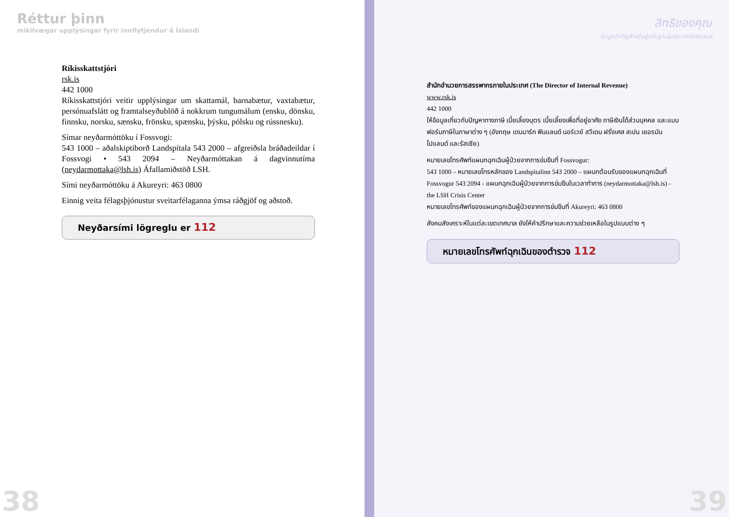Réttur þinn
mikilvægar upplýsingar fyrir innflytjendur á Íslandi
Ríkisskattstjóri
rsk.is
442 1000
Ríkisskattstjóri veitir upplýsingar um skattamál, barnabætur, vaxta­bætur, persónuafslátt og framtalseyðublöð á nokkrum tungumálum (ensku, dönsku, finnsku, norsku, sænsku, frönsku, spænsku, þýsku, pólsku og rússnesku).
Símar neyðarmóttöku í Fossvogi:
543 1000 – aðalskiptiborð Landspítala 543 2000 – afgreiðsla bráða­deildar í Fossvogi • 543 2094 – Neyðarmóttakan á dagvinnutíma (neydarmottaka@lsh.is) Áfallamiðstöð LSH.
Sími neyðarmóttöku á Akureyri: 463 0800
Einnig veita félagsþjónustur sveitarfélaganna ýmsa ráðgjöf og aðstoð.
Neyðarsími lögreglu er 112
38
สิทธิของคุณ
ข้อมูลสำคัญสำหรับผู้ยถิ่นฐานในประเทศไอซ์แลนด์
สำนักอำนวยการสรรพากรภายในประเทศ (The Director of Internal Revenue)
www.rsk.is
442 1000
ให้ข้อมูลเกี่ยวกับปัญหาทางภาษี เบี้ยเลี้ยงบุตร เบี้ยเลี้ยงเพื่อที่อยู่อาศัย ภาษีเงินได้ส่วนบุคคล และแบบฟอร์มภาษีในภาษาต่าง ๆ (อังกฤษ เดนมาร์ก ฟินแลนด์ นอร์เวย์ สวีเดน ฝรั่งเศส สเปน เยอรมัน โปแลนด์ และรัสเซีย)
หมายเลขโทรศัพท์แผนกฉุกเฉินผู้ป่วยจากการข่มขืนที่ Fossvogur:
543 1000 – หมายเลขโทรหลักของ Landspitalinn 543 2000 – แผนกต้อนรับของแผนกฉุกเฉินที่ Fossvogur 543 2094 - แผนกฉุกเฉินผู้ป่วยจากการข่มขืนในเวลาทำการ (neydarmottaka@lsh.is) - the LSH Crisis Center
หมายเลขโทรศัพท์ของแผนกฉุกเฉินผู้ป่วยจากการข่มขืนที่ Akureyri: 463 0800
สังคมสังเคราะห์ในแต่ละเขตเทศบาล ยังให้คำปรึกษาและความช่วยเหลือในรูปแบบต่าง ๆ
หมายเลขโทรศัพท์ฉุกเฉินของตำรวจ 112
39